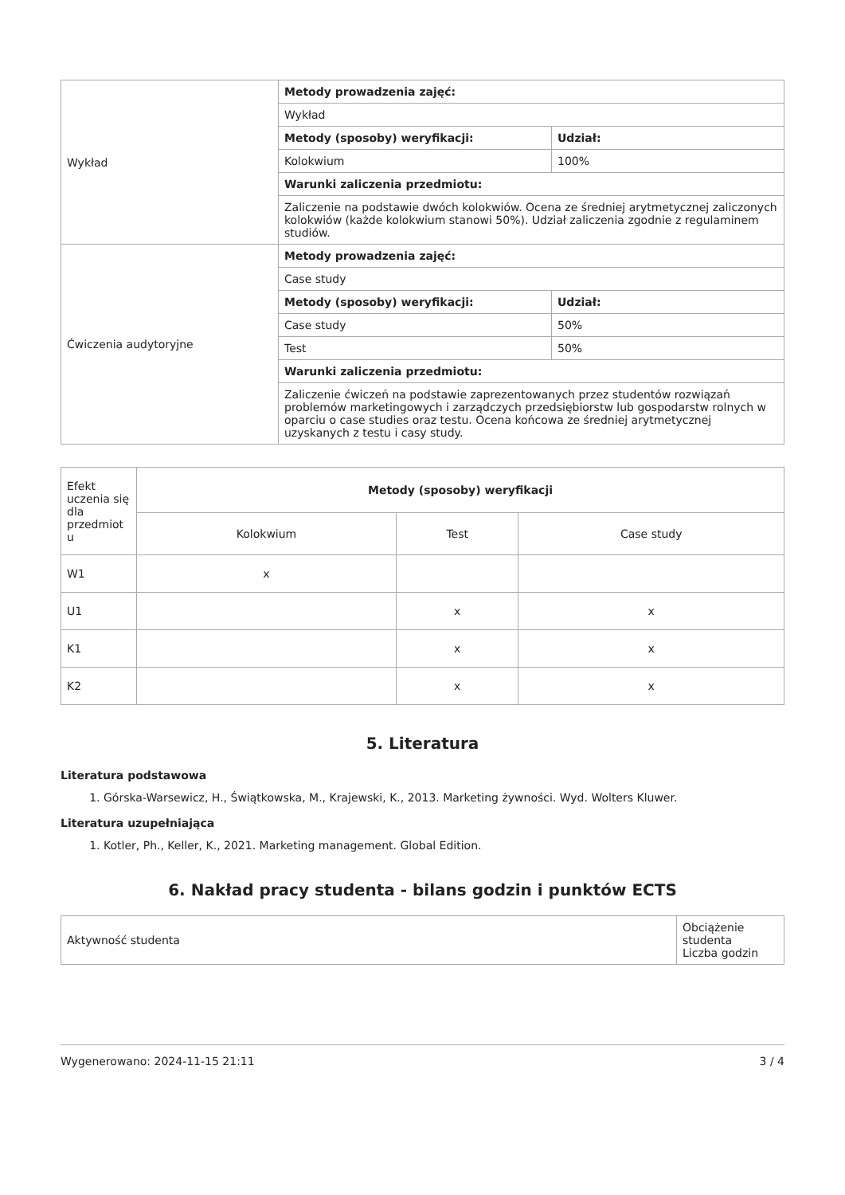| Wykład | Metody prowadzenia zajęć: | |
| | Wykład | |
| | Metody (sposoby) weryfikacji: | Udział: |
| | Kolokwium | 100% |
| | Warunki zaliczenia przedmiotu: | |
| | Zaliczenie na podstawie dwóch kolokwiów. Ocena ze średniej arytmetycznej zaliczonych kolokwiów (każde kolokwium stanowi 50%). Udział zaliczenia zgodnie z regulaminem studiów. | |
| Ćwiczenia audytoryjne | Metody prowadzenia zajęć: | |
| | Case study | |
| | Metody (sposoby) weryfikacji: | Udział: |
| | Case study | 50% |
| | Test | 50% |
| | Warunki zaliczenia przedmiotu: | |
| | Zaliczenie ćwiczeń na podstawie zaprezentowanych przez studentów rozwiązań problemów marketingowych i zarządczych przedsiębiorstw lub gospodarstw rolnych w oparciu o case studies oraz testu. Ocena końcowa ze średniej arytmetycznej uzyskanych z testu i casy study. | |
| Efekt uczenia się dla przedmiot u | Metody (sposoby) weryfikacji | | |
| | Kolokwium | Test | Case study |
| W1 | x | | |
| U1 | | x | x |
| K1 | | x | x |
| K2 | | x | x |
5. Literatura
Literatura podstawowa
1. Górska-Warsewicz, H., Świątkowska, M., Krajewski, K., 2013. Marketing żywności. Wyd. Wolters Kluwer.
Literatura uzupełniająca
1. Kotler, Ph., Keller, K., 2021. Marketing management. Global Edition.
6. Nakład pracy studenta - bilans godzin i punktów ECTS
| Aktywność studenta | Obciążenie studenta Liczba godzin |
Wygenerowano: 2024-11-15 21:11 3 / 4